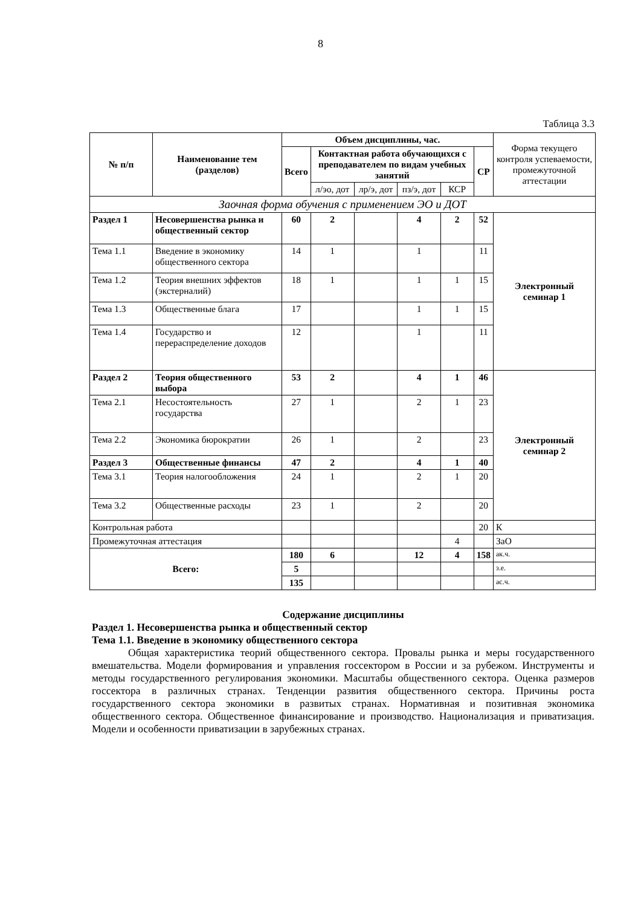8
Таблица 3.3
| № п/п | Наименование тем (разделов) | Объем дисциплины, час. | | | | | | Форма текущего контроля успеваемости, промежуточной аттестации |
| --- | --- | --- | --- | --- | --- | --- | --- | --- |
| | | Всего | Контактная работа обучающихся с преподавателем по видам учебных занятий | | | | СР | |
| | | | л/эо, дот | лр/э, дот | пз/э, дот | КСР | | |
| Заочная форма обучения с применением ЭО и ДОТ | | | | | | | | |
| Раздел 1 | Несовершенства рынка и общественный сектор | 60 | 2 | | 4 | 2 | 52 | Электронный семинар 1 |
| Тема 1.1 | Введение в экономику общественного сектора | 14 | 1 | | 1 | | 11 | |
| Тема 1.2 | Теория внешних эффектов (экстерналий) | 18 | 1 | | 1 | 1 | 15 | |
| Тема 1.3 | Общественные блага | 17 | | | 1 | 1 | 15 | |
| Тема 1.4 | Государство и перераспределение доходов | 12 | | | 1 | | 11 | |
| Раздел 2 | Теория общественного выбора | 53 | 2 | | 4 | 1 | 46 | Электронный семинар 2 |
| Тема 2.1 | Несостоятельность государства | 27 | 1 | | 2 | 1 | 23 | |
| Тема 2.2 | Экономика бюрократии | 26 | 1 | | 2 | | 23 | |
| Раздел 3 | Общественные финансы | 47 | 2 | | 4 | 1 | 40 | |
| Тема 3.1 | Теория налогообложения | 24 | 1 | | 2 | 1 | 20 | |
| Тема 3.2 | Общественные расходы | 23 | 1 | | 2 | | 20 | |
| Контрольная работа | | | | | | | 20 | К |
| Промежуточная аттестация | | | | | | 4 | | ЗаО |
| Всего: | | 180 | 6 | | 12 | 4 | 158 | ак.ч. |
| | | 5 | | | | | | з.е. |
| | | 135 | | | | | | ас.ч. |
Содержание дисциплины
Раздел 1. Несовершенства рынка и общественный сектор
Тема 1.1. Введение в экономику общественного сектора
Общая характеристика теорий общественного сектора. Провалы рынка и меры государственного вмешательства. Модели формирования и управления госсектором в России и за рубежом. Инструменты и методы государственного регулирования экономики. Масштабы общественного сектора. Оценка размеров госсектора в различных странах. Тенденции развития общественного сектора. Причины роста государственного сектора экономики в развитых странах. Нормативная и позитивная экономика общественного сектора. Общественное финансирование и производство. Национализация и приватизация. Модели и особенности приватизации в зарубежных странах.